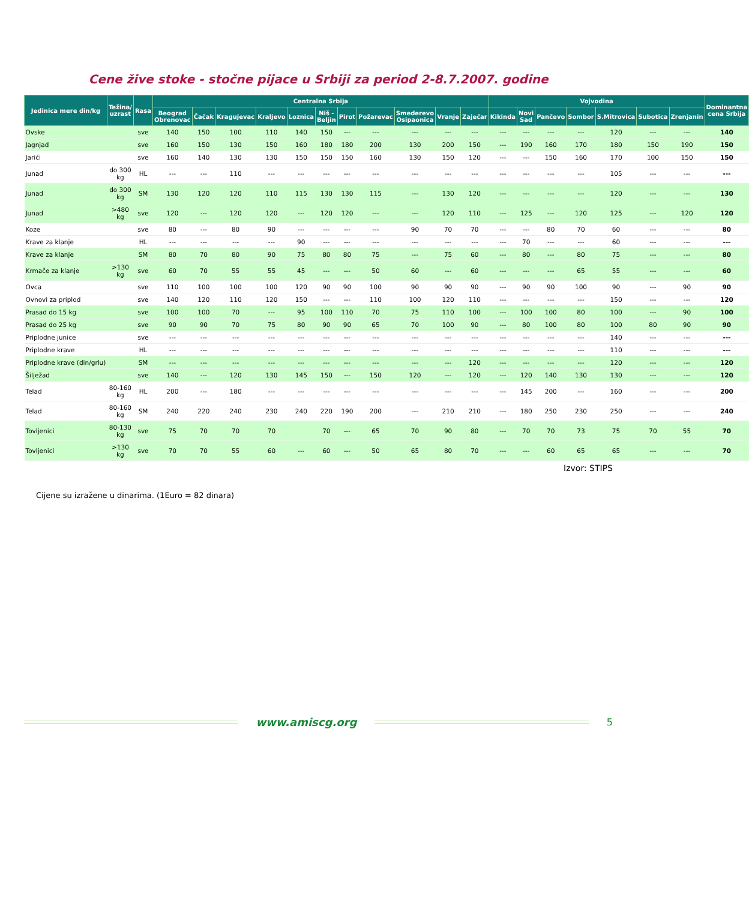Cene žive stoke - stočne pijace u Srbiji za period 2-8.7.2007. godine
| Jedinica mere din/kg | Težina/ uzrast | Rasa | Centralna Srbija | | | | | | | | | | | Vojvodina | | | | | | | Dominantna cena Srbija |
| --- | --- | --- | --- | --- | --- | --- | --- | --- | --- | --- | --- | --- | --- | --- | --- | --- | --- | --- | --- | --- | --- |
| | | | Beograd Obrenovac | Čačak | Kragujevac | Kraljevo | Loznica | Niš - Beljin | Pirot | Požarevac | Smederevo Osipaonica | Vranje | Zaječar | Kikinda | Novi Sad | Pančevo | Sombor | S.Mitrovica | Subotica | Zrenjanin | |
| Ovske | | sve | 140 | 150 | 100 | 110 | 140 | 150 | --- | --- | --- | --- | --- | --- | --- | --- | --- | 120 | --- | --- | 140 |
| Jagnjad | | sve | 160 | 150 | 130 | 150 | 160 | 180 | 180 | 200 | 130 | 200 | 150 | --- | 190 | 160 | 170 | 180 | 150 | 190 | 150 |
| Jarići | | sve | 160 | 140 | 130 | 130 | 150 | 150 | 150 | 160 | 130 | 150 | 120 | --- | --- | 150 | 160 | 170 | 100 | 150 | 150 |
| Junad | do 300 kg | HL | --- | --- | 110 | --- | --- | --- | --- | --- | --- | --- | --- | --- | --- | --- | --- | 105 | --- | --- | --- |
| Junad | do 300 kg | SM | 130 | 120 | 120 | 110 | 115 | 130 | 130 | 115 | --- | 130 | 120 | --- | --- | --- | --- | 120 | --- | --- | 130 |
| Junad | >480 kg | sve | 120 | --- | 120 | 120 | --- | 120 | 120 | --- | --- | 120 | 110 | --- | 125 | --- | 120 | 125 | --- | 120 | 120 |
| Koze | | sve | 80 | --- | 80 | 90 | --- | --- | --- | --- | 90 | 70 | 70 | --- | --- | 80 | 70 | 60 | --- | --- | 80 |
| Krave za klanje | | HL | --- | --- | --- | --- | 90 | --- | --- | --- | --- | --- | --- | --- | 70 | --- | --- | 60 | --- | --- | --- |
| Krave za klanje | | SM | 80 | 70 | 80 | 90 | 75 | 80 | 80 | 75 | --- | 75 | 60 | --- | 80 | --- | 80 | 75 | --- | --- | 80 |
| Krmače za klanje | >130 kg | sve | 60 | 70 | 55 | 55 | 45 | --- | --- | 50 | 60 | --- | 60 | --- | --- | --- | 65 | 55 | --- | --- | 60 |
| Ovca | | sve | 110 | 100 | 100 | 100 | 120 | 90 | 90 | 100 | 90 | 90 | 90 | --- | 90 | 90 | 100 | 90 | --- | 90 | 90 |
| Ovnovi za priplod | | sve | 140 | 120 | 110 | 120 | 150 | --- | --- | 110 | 100 | 120 | 110 | --- | --- | --- | --- | 150 | --- | --- | 120 |
| Prasad do 15 kg | | sve | 100 | 100 | 70 | --- | 95 | 100 | 110 | 70 | 75 | 110 | 100 | --- | 100 | 100 | 80 | 100 | --- | 90 | 100 |
| Prasad do 25 kg | | sve | 90 | 90 | 70 | 75 | 80 | 90 | 90 | 65 | 70 | 100 | 90 | --- | 80 | 100 | 80 | 100 | 80 | 90 | 90 |
| Priplodne junice | | sve | --- | --- | --- | --- | --- | --- | --- | --- | --- | --- | --- | --- | --- | --- | --- | 140 | --- | --- | --- |
| Priplodne krave | | HL | --- | --- | --- | --- | --- | --- | --- | --- | --- | --- | --- | --- | --- | --- | --- | 110 | --- | --- | --- |
| Priplodne krave (din/grlu) | | SM | --- | --- | --- | --- | --- | --- | --- | --- | --- | --- | 120 | --- | --- | --- | --- | 120 | --- | --- | 120 |
| Šilježad | | sve | 140 | --- | 120 | 130 | 145 | 150 | --- | 150 | 120 | --- | 120 | --- | 120 | 140 | 130 | 130 | --- | --- | 120 |
| Telad | 80-160 kg | HL | 200 | --- | 180 | --- | --- | --- | --- | --- | --- | --- | --- | --- | 145 | 200 | --- | 160 | --- | --- | 200 |
| Telad | 80-160 kg | SM | 240 | 220 | 240 | 230 | 240 | 220 | 190 | 200 | --- | 210 | 210 | --- | 180 | 250 | 230 | 250 | --- | --- | 240 |
| Tovljenici | 80-130 kg | sve | 75 | 70 | 70 | 70 | | 70 | --- | 65 | 70 | 90 | 80 | --- | 70 | 70 | 73 | 75 | 70 | 55 | 70 |
| Tovljenici | >130 kg | sve | 70 | 70 | 55 | 60 | --- | 60 | --- | 50 | 65 | 80 | 70 | --- | --- | 60 | 65 | 65 | --- | --- | 70 |
Izvor: STIPS
Cijene su izražene u dinarima. (1Euro = 82 dinara)
www.amiscg.org 5